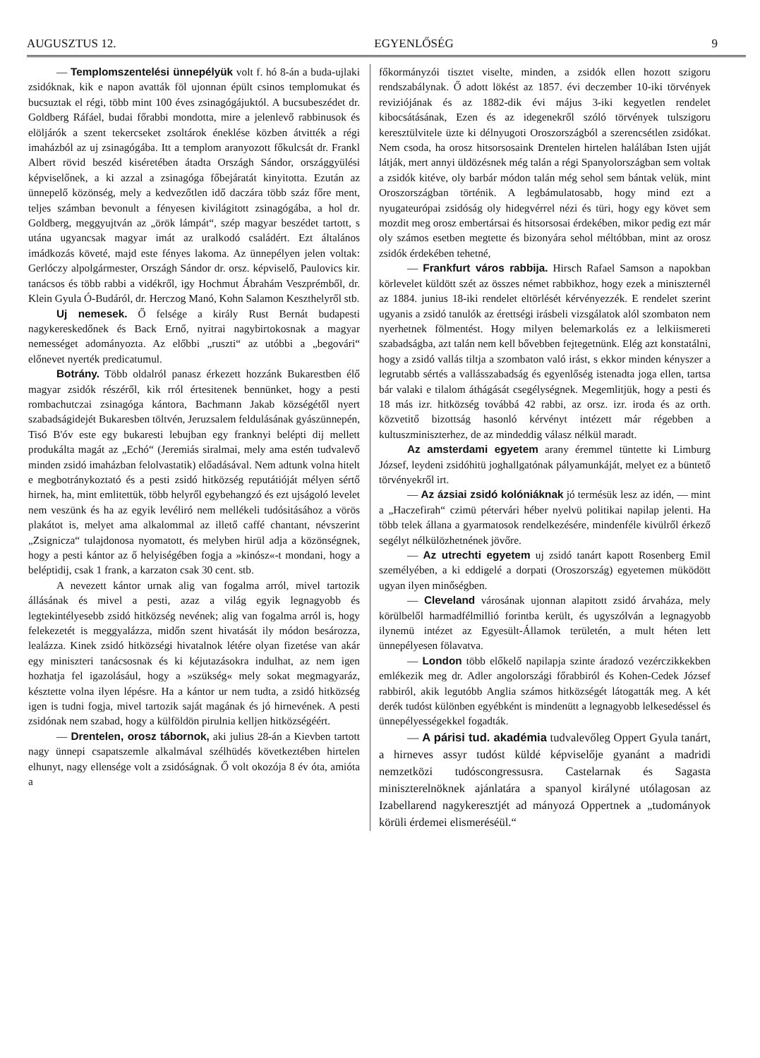AUGUSZTUS 12. EGYENLŐSÉG 9
— Templomszentelési ünnepélyük volt f. hó 8-án a buda-ujlaki zsidóknak, kik e napon avatták föl ujonnan épült csinos templomukat és bucsuztak el régi, több mint 100 éves zsinagógájuktól. A bucsubeszédet dr. Goldberg Ráfáel, budai főrabbi mondotta, mire a jelenlevő rabbinusok és elöljárók a szent tekercseket zsoltárok éneklése közben átvitték a régi imaházból az uj zsinagógába. Itt a templom aranyozott főkulcsát dr. Frankl Albert rövid beszéd kiséretében átadta Országh Sándor, országgyülési képviselőnek, a ki azzal a zsinagóga főbejáratát kinyitotta. Ezután az ünnepelő közönség, mely a kedvezőtlen idő daczára több száz főre ment, teljes számban bevonult a fényesen kivilágitott zsinagógába, a hol dr. Goldberg, meggyujtván az „örök lámpát“, szép magyar beszédet tartott, s utána ugyancsak magyar imát az uralkodó családért. Ezt általános imádkozás követé, majd este fényes lakoma. Az ünnepélyen jelen voltak: Gerlóczy alpolgármester, Országh Sándor dr. orsz. képviselő, Paulovics kir. tanácsos és több rabbi a vidékről, igy Hochmut Ábrahám Veszprémből, dr. Klein Gyula Ó-Budáról, dr. Herczog Manó, Kohn Salamon Keszthelyről stb.
Uj nemesek. Ő felsége a király Rust Bernát budapesti nagykereskedőnek és Back Ernő, nyitrai nagybirtokosnak a magyar nemességet adományozta. Az előbbi „ruszti“ az utóbbi a „begovári“ előnevet nyerték predicatumul.
Botrány. Több oldalról panasz érkezett hozzánk Bukarestben élő magyar zsidók részéről, kik rról értesitenek bennünket, hogy a pesti rombachutczai zsinagóga kántora, Bachmann Jakab községétől nyert szabadságidejét Bukaresben töltvén, Jeruzsalem feldulásának gyászünnepén, Tisó B'óv este egy bukaresti lebujban egy franknyi belépti dij mellett produkálta magát az „Echó“ (Jeremiás siralmai, mely ama estén tudvalevő minden zsidó imaházban felolvastatik) előadásával. Nem adtunk volna hitelt e megbotránykoztató és a pesti zsidó hitközség reputátióját mélyen sértő hirnek, ha, mint emlitettük, több helyről egybehangzó és ezt ujságoló levelet nem veszünk és ha az egyik levéliró nem mellékeli tudósitásához a vörös plakátot is, melyet ama alkalommal az illető caffé chantant, névszerint „Zsignicza“ tulajdonosa nyomatott, és melyben hirül adja a közönségnek, hogy a pesti kántor az ő helyiségében fogja a »kinósz«-t mondani, hogy a beléptidij, csak 1 frank, a karzaton csak 30 cent. stb.
A nevezett kántor urnak alig van fogalma arról, mivel tartozik állásának és mivel a pesti, azaz a világ egyik legnagyobb és legtekintélyesebb zsidó hitközség nevének; alig van fogalma arról is, hogy felekezetét is meggyalázza, midőn szent hivatását ily módon besározza, lealázza. Kinek zsidó hitközségi hivatalnok létére olyan fizetése van akár egy miniszteri tanácsosnak és ki kéjutazásokra indulhat, az nem igen hozhatja fel igazolásául, hogy a »szükség« mely sokat megmagyaráz, késztette volna ilyen lépésre. Ha a kántor ur nem tudta, a zsidó hitközség igen is tudni fogja, mivel tartozik saját magának és jó hirnevének. A pesti zsidónak nem szabad, hogy a külföldön pirulnia kelljen hitközségéért.
— Drentelen, orosz tábornok, aki julius 28-án a Kievben tartott nagy ünnepi csapatszemle alkalmával szélhüdés következtében hirtelen elhunyt, nagy ellensége volt a zsidóságnak. Ő volt okozója 8 év óta, amióta a
főkormányzói tisztet viselte, minden, a zsidók ellen hozott szigoru rendszabálynak. Ő adott lökést az 1857. évi deczember 10-iki törvények reviziójának és az 1882-dik évi május 3-iki kegyetlen rendelet kibocsátásának, Ezen és az idegenekről szóló törvények tulszigoru keresztülvitele üzte ki délnyugoti Oroszországból a szerencsétlen zsidókat. Nem csoda, ha orosz hitsorsosaink Drentelen hirtelen halálában Isten ujját látják, mert annyi üldözésnek még talán a régi Spanyolországban sem voltak a zsidók kitéve, oly barbár módon talán még sehol sem bántak velük, mint Oroszországban történik. A legbámulatosabb, hogy mind ezt a nyugateurópai zsidóság oly hidegvérrel nézi és türi, hogy egy követ sem mozdit meg orosz embertársai és hitsorsosai érdekében, mikor pedig ezt már oly számos esetben megtette és bizonyára sehol méltóbban, mint az orosz zsidók érdekében tehetné,
— Frankfurt város rabbija. Hirsch Rafael Samson a napokban körlevelet küldött szét az összes német rabbikhoz, hogy ezek a miniszternél az 1884. junius 18-iki rendelet eltörlését kérvényezzék. E rendelet szerint ugyanis a zsidó tanulók az érettségi irásbeli vizsgálatok alól szombaton nem nyerhetnek fölmentést. Hogy milyen belemarkolás ez a lelkiismereti szabadságba, azt talán nem kell bővebben fejtegetnünk. Elég azt konstatálni, hogy a zsidó vallás tiltja a szombaton való irást, s ekkor minden kényszer a legrutabb sértés a vallásszabadság és egyenlőség istenadta joga ellen, tartsa bár valaki e tilalom áthágását csegélységnek. Megemlitjük, hogy a pesti és 18 más izr. hitközség továbbá 42 rabbi, az orsz. izr. iroda és az orth. közvetitő bizottság hasonló kérvényt intézett már régebben a kultuszminiszterhez, de az mindeddig válasz nélkül maradt.
Az amsterdami egyetem arany éremmel tüntette ki Limburg József, leydeni zsidóhitü joghallgatónak pályamunkáját, melyet ez a büntető törvényekről irt.
— Az ázsiai zsidó kolóniáknak jó termésük lesz az idén, — mint a „Haczefirah“ czimü pétervári héber nyelvü politikai napilap jelenti. Ha több telek állana a gyarmatosok rendelkezésére, mindenféle kivülről érkező segélyt nélkülözhetnének jövőre.
— Az utrechti egyetem uj zsidó tanárt kapott Rosenberg Emil személyében, a ki eddigelé a dorpati (Oroszország) egyetemen müködött ugyan ilyen minőségben.
— Cleveland városának ujonnan alapitott zsidó árvaháza, mely körülbelől harmadfélmillió forintba került, és ugyszólván a legnagyobb ilynemü intézet az Egyesült-Államok területén, a mult héten lett ünnepélyesen fölavatva.
— London több előkelő napilapja szinte áradozó vezérczikkekben emlékezik meg dr. Adler angolországi főrabbiról és Kohen-Cedek József rabbiról, akik legutóbb Anglia számos hitközségét látogatták meg. A két derék tudóst különben egyébként is mindenütt a legnagyobb lelkesedéssel és ünnepélyességekkel fogadták.
— A párisi tud. akadémia tudvalevőleg Oppert Gyula tanárt, a hirneves assyr tudóst küldé képviselője gyanánt a madridi nemzetközi tudóscongressusra. Castelarnak és Sagasta miniszterelnöknek ajánlatára a spanyol királyné utólagosan az Izabellarend nagykeresztjét ad mányozá Oppertnek a „tudományok körüli érdemei elismeréséül.“